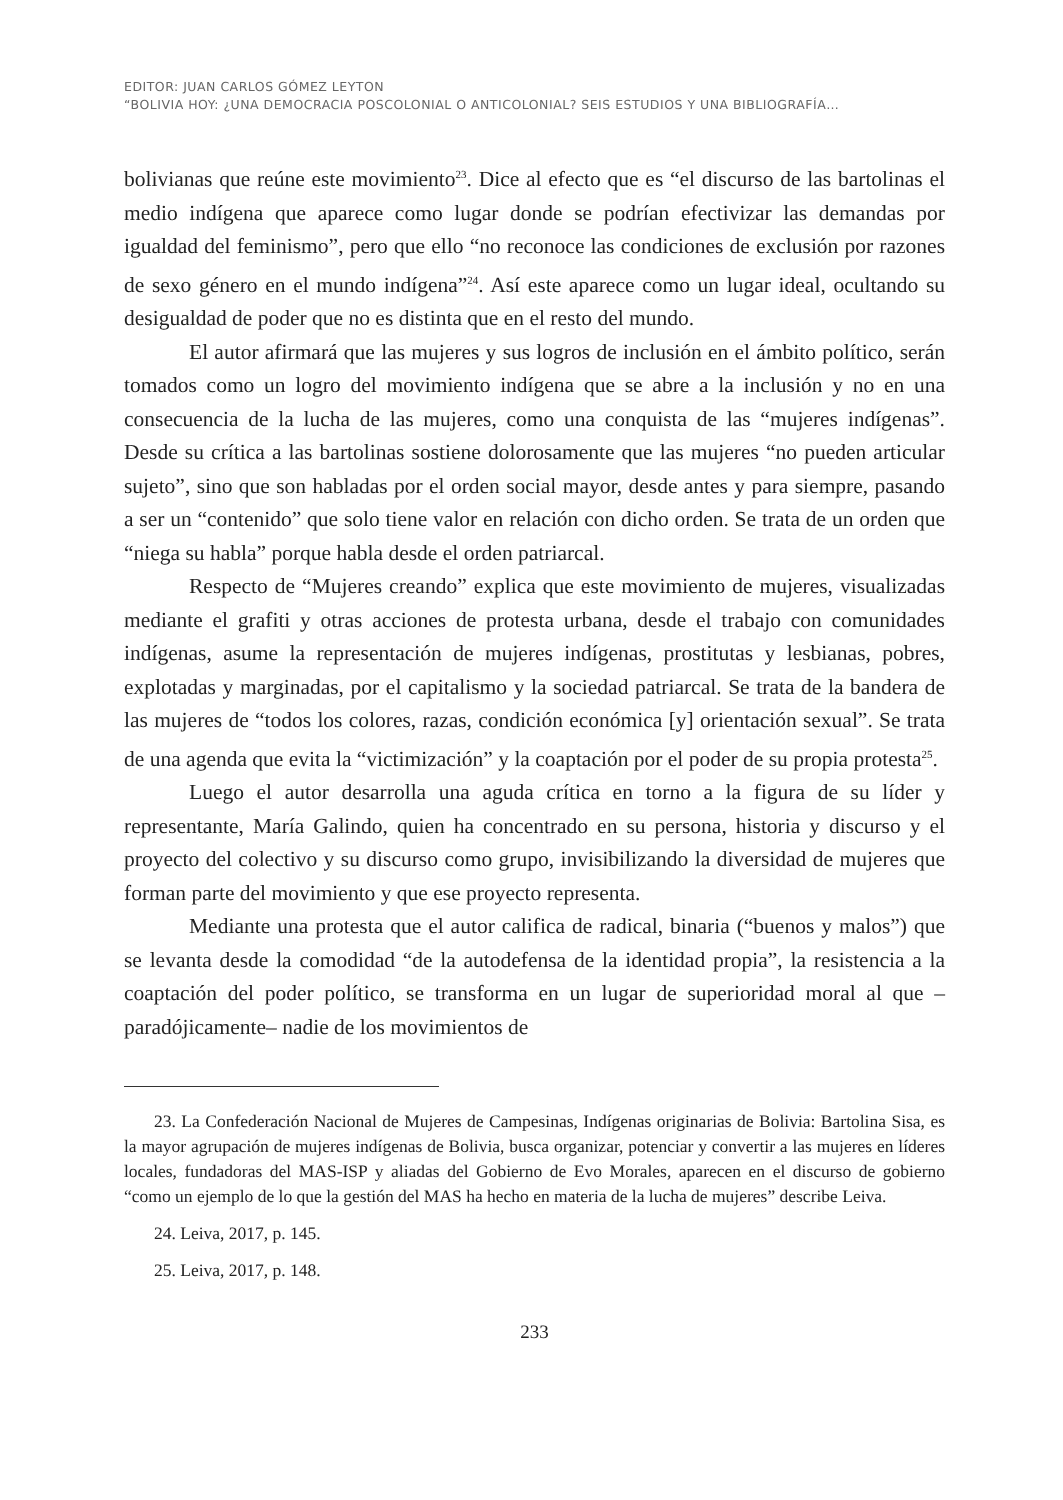EDITOR: JUAN CARLOS GÓMEZ LEYTON
“BOLIVIA HOY: ¿UNA DEMOCRACIA POSCOLONIAL O ANTICOLONIAL? SEIS ESTUDIOS Y UNA BIBLIOGRAFÍA…
bolivianas que reúne este movimiento<sup>23</sup>. Dice al efecto que es “el discurso de las bartolinas el medio indígena que aparece como lugar donde se podrían efectivizar las demandas por igualdad del feminismo”, pero que ello “no reconoce las condiciones de exclusión por razones de sexo género en el mundo indígena”<sup>24</sup>. Así este aparece como un lugar ideal, ocultando su desigualdad de poder que no es distinta que en el resto del mundo.
El autor afirmará que las mujeres y sus logros de inclusión en el ámbito político, serán tomados como un logro del movimiento indígena que se abre a la inclusión y no en una consecuencia de la lucha de las mujeres, como una conquista de las “mujeres indígenas”. Desde su crítica a las bartolinas sostiene dolorosamente que las mujeres “no pueden articular sujeto”, sino que son habladas por el orden social mayor, desde antes y para siempre, pasando a ser un “contenido” que solo tiene valor en relación con dicho orden. Se trata de un orden que “niega su habla” porque habla desde el orden patriarcal.
Respecto de “Mujeres creando” explica que este movimiento de mujeres, visualizadas mediante el grafiti y otras acciones de protesta urbana, desde el trabajo con comunidades indígenas, asume la representación de mujeres indígenas, prostitutas y lesbianas, pobres, explotadas y marginadas, por el capitalismo y la sociedad patriarcal. Se trata de la bandera de las mujeres de “todos los colores, razas, condición económica [y] orientación sexual”. Se trata de una agenda que evita la “victimización” y la coaptación por el poder de su propia protesta<sup>25</sup>.
Luego el autor desarrolla una aguda crítica en torno a la figura de su líder y representante, María Galindo, quien ha concentrado en su persona, historia y discurso y el proyecto del colectivo y su discurso como grupo, invisibilizando la diversidad de mujeres que forman parte del movimiento y que ese proyecto representa.
Mediante una protesta que el autor califica de radical, binaria (“buenos y malos”) que se levanta desde la comodidad “de la autodefensa de la identidad propia”, la resistencia a la coaptación del poder político, se transforma en un lugar de superioridad moral al que –paradójicamente– nadie de los movimientos de
23. La Confederación Nacional de Mujeres de Campesinas, Indígenas originarias de Bolivia: Bartolina Sisa, es la mayor agrupación de mujeres indígenas de Bolivia, busca organizar, potenciar y convertir a las mujeres en líderes locales, fundadoras del MAS-ISP y aliadas del Gobierno de Evo Morales, aparecen en el discurso de gobierno “como un ejemplo de lo que la gestión del MAS ha hecho en materia de la lucha de mujeres” describe Leiva.
24. Leiva, 2017, p. 145.
25. Leiva, 2017, p. 148.
233